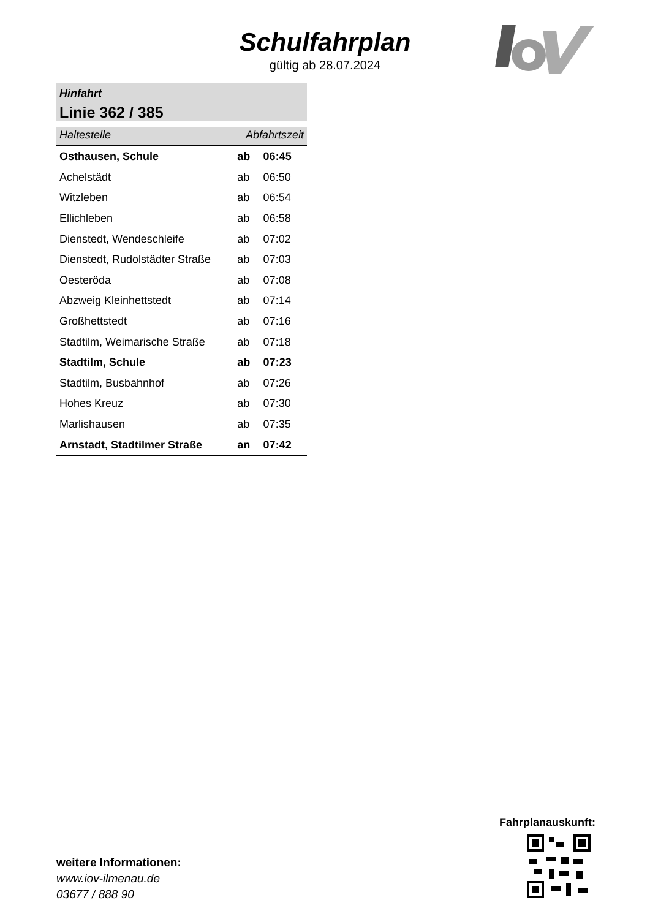Schulfahrplan
gültig ab 28.07.2024
Hinfahrt
Linie 362 / 385
| Haltestelle | Abfahrtszeit | |
| --- | --- | --- |
| Osthausen, Schule | ab | 06:45 |
| Achelstädt | ab | 06:50 |
| Witzleben | ab | 06:54 |
| Ellichleben | ab | 06:58 |
| Dienstedt, Wendeschleife | ab | 07:02 |
| Dienstedt, Rudolstädter Straße | ab | 07:03 |
| Oesteröda | ab | 07:08 |
| Abzweig Kleinhettstedt | ab | 07:14 |
| Großhettstedt | ab | 07:16 |
| Stadtilm, Weimarische Straße | ab | 07:18 |
| Stadtilm, Schule | ab | 07:23 |
| Stadtilm, Busbahnhof | ab | 07:26 |
| Hohes Kreuz | ab | 07:30 |
| Marlishausen | ab | 07:35 |
| Arnstadt, Stadtilmer Straße | an | 07:42 |
weitere Informationen:
www.iov-ilmenau.de
03677 / 888 90
Fahrplanauskunft: